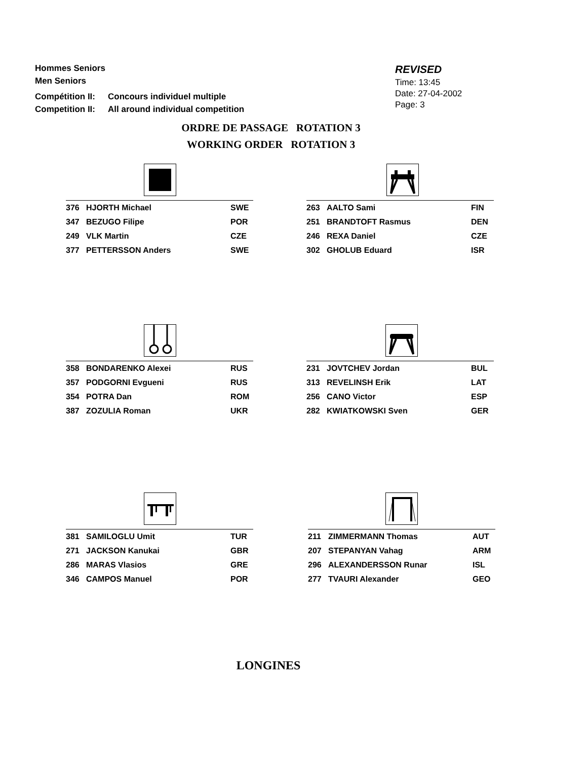Hommes Seniors
Men Seniors
| Compétition II: | Concours individuel multiple |
| Competition II: | All around individual competition |
REVISED
Time: 13:45
Date: 27-04-2002
Page: 3
ORDRE DE PASSAGE ROTATION 3
WORKING ORDER ROTATION 3
| 376 | HJORTH Michael | SWE |
| 347 | BEZUGO Filipe | POR |
| 249 | VLK Martin | CZE |
| 377 | PETTERSSON Anders | SWE |
| 263 | AALTO Sami | FIN |
| 251 | BRANDTOFT Rasmus | DEN |
| 246 | REXA Daniel | CZE |
| 302 | GHOLUB Eduard | ISR |
| 358 | BONDARENKO Alexei | RUS |
| 357 | PODGORNI Evgueni | RUS |
| 354 | POTRA Dan | ROM |
| 387 | ZOZULIA Roman | UKR |
| 231 | JOVTCHEV Jordan | BUL |
| 313 | REVELINSH Erik | LAT |
| 256 | CANO Victor | ESP |
| 282 | KWIATKOWSKI Sven | GER |
| 381 | SAMILOGLU Umit | TUR |
| 271 | JACKSON Kanukai | GBR |
| 286 | MARAS Vlasios | GRE |
| 346 | CAMPOS Manuel | POR |
| 211 | ZIMMERMANN Thomas | AUT |
| 207 | STEPANYAN Vahag | ARM |
| 296 | ALEXANDERSSON Runar | ISL |
| 277 | TVAURI Alexander | GEO |
LONGINES